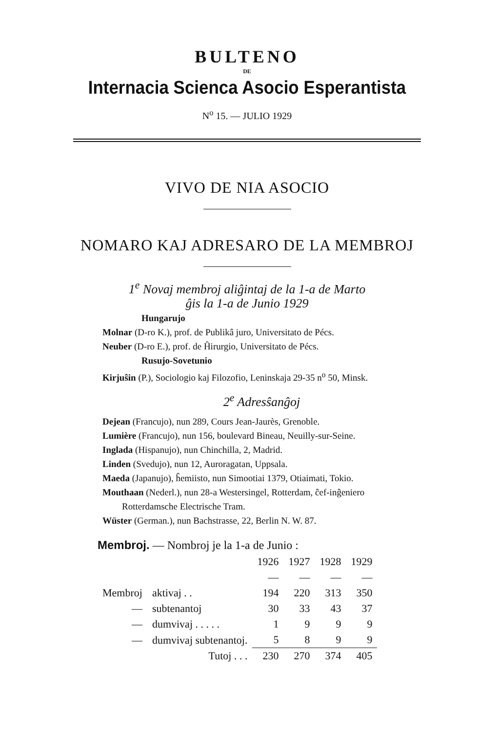BULTENO
DE
Internacia Scienca Asocio Esperantista
N<sup>o</sup> 15. — JULIO 1929
VIVO DE NIA ASOCIO
NOMARO KAJ ADRESARO DE LA MEMBROJ
1<sup>e</sup> Novaj membroj aliĝintaj de la 1-a de Marto
ĝis la 1-a de Junio 1929
Hungarujo
Molnar (D-ro K.), prof. de Publikâ juro, Universitato de Pécs.
Neuber (D-ro E.), prof. de Ĥirurgio, Universitato de Pécs.
Rusujo-Sovetunio
Kirjuŝin (P.), Sociologio kaj Filozofio, Leninskaja 29-35 n<sup>o</sup> 50, Minsk.
2<sup>e</sup> Adresŝanĝoj
Dejean (Francujo), nun 289, Cours Jean-Jaurès, Grenoble.
Lumière (Francujo), nun 156, boulevard Bineau, Neuilly-sur-Seine.
Inglada (Hispanujo), nun Chinchilla, 2, Madrid.
Linden (Svedujo), nun 12, Auroragatan, Uppsala.
Maeda (Japanujo), ĥemiisto, nun Simootiai 1379, Otiaimati, Tokio.
Mouthaan (Nederl.), nun 28-a Westersingel, Rotterdam, ĉef-inĝeniero Rotterdamsche Electrische Tram.
Wüster (German.), nun Bachstrasse, 22, Berlin N. W. 87.
Membroj. — Nombroj je la 1-a de Junio :
| | | 1926 | 1927 | 1928 | 1929 |
| | | — | — | — | — |
| Membroj | aktivaj . . | 194 | 220 | 313 | 350 |
| — | subtenantoj | 30 | 33 | 43 | 37 |
| — | dumvivaj . . . . . | 1 | 9 | 9 | 9 |
| — | dumvivaj subtenantoj. | 5 | 8 | 9 | 9 |
| | Tutoj . . . | 230 | 270 | 374 | 405 |